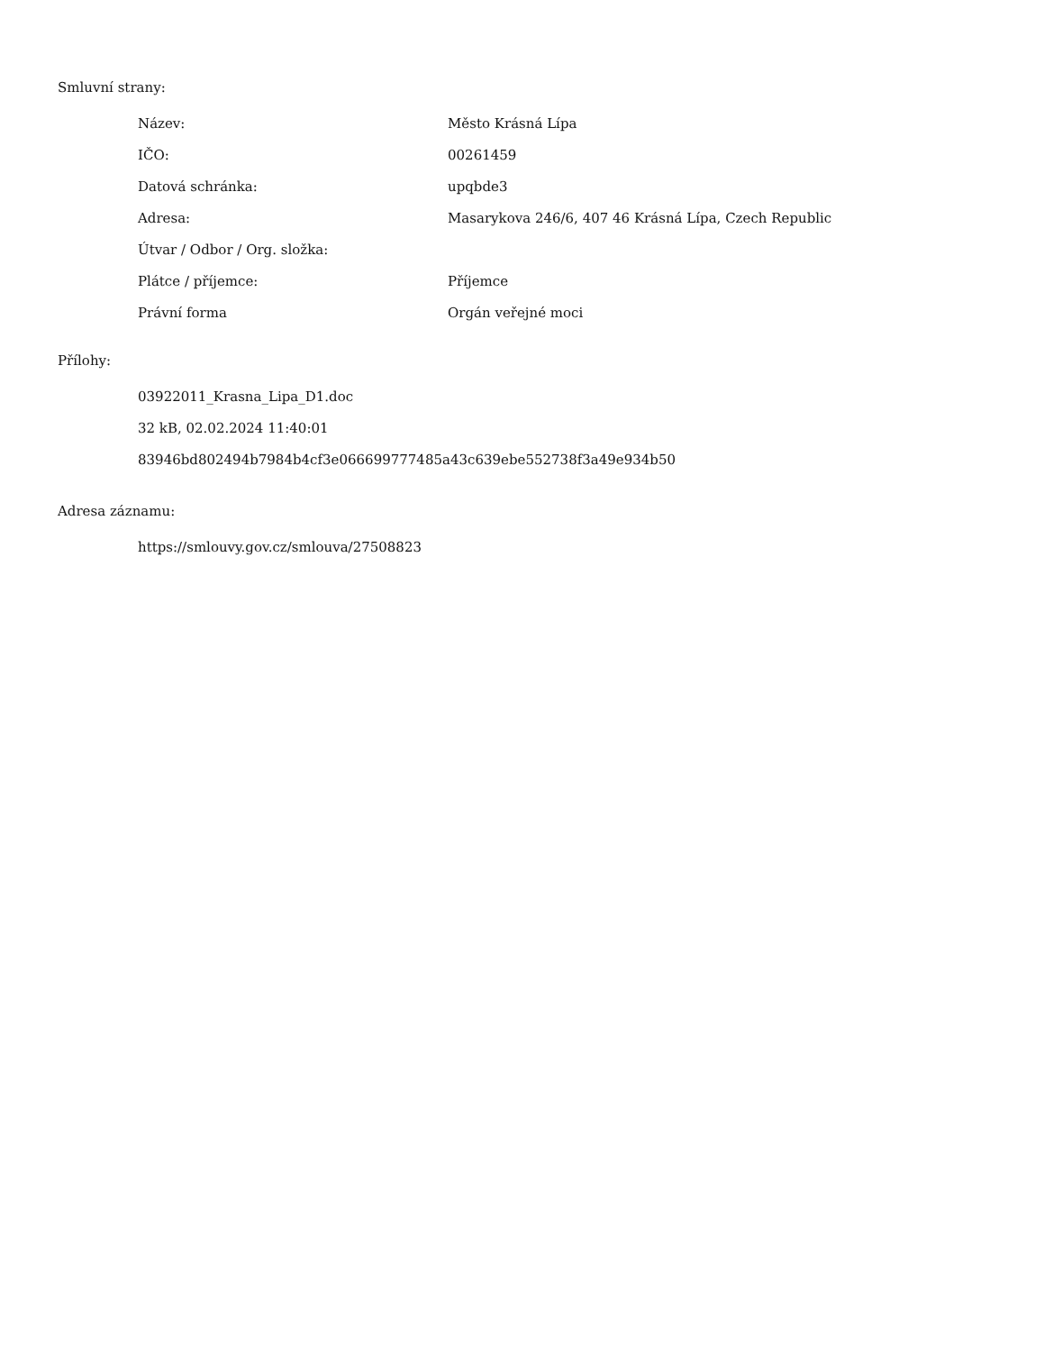Smluvní strany:
| Název: | Město Krásná Lípa |
| IČO: | 00261459 |
| Datová schránka: | upqbde3 |
| Adresa: | Masarykova 246/6, 407 46 Krásná Lípa, Czech Republic |
| Útvar / Odbor / Org. složka: | |
| Plátce / příjemce: | Příjemce |
| Právní forma | Orgán veřejné moci |
Přílohy:
03922011_Krasna_Lipa_D1.doc
32 kB, 02.02.2024 11:40:01
83946bd802494b7984b4cf3e066699777485a43c639ebe552738f3a49e934b50
Adresa záznamu:
https://smlouvy.gov.cz/smlouva/27508823